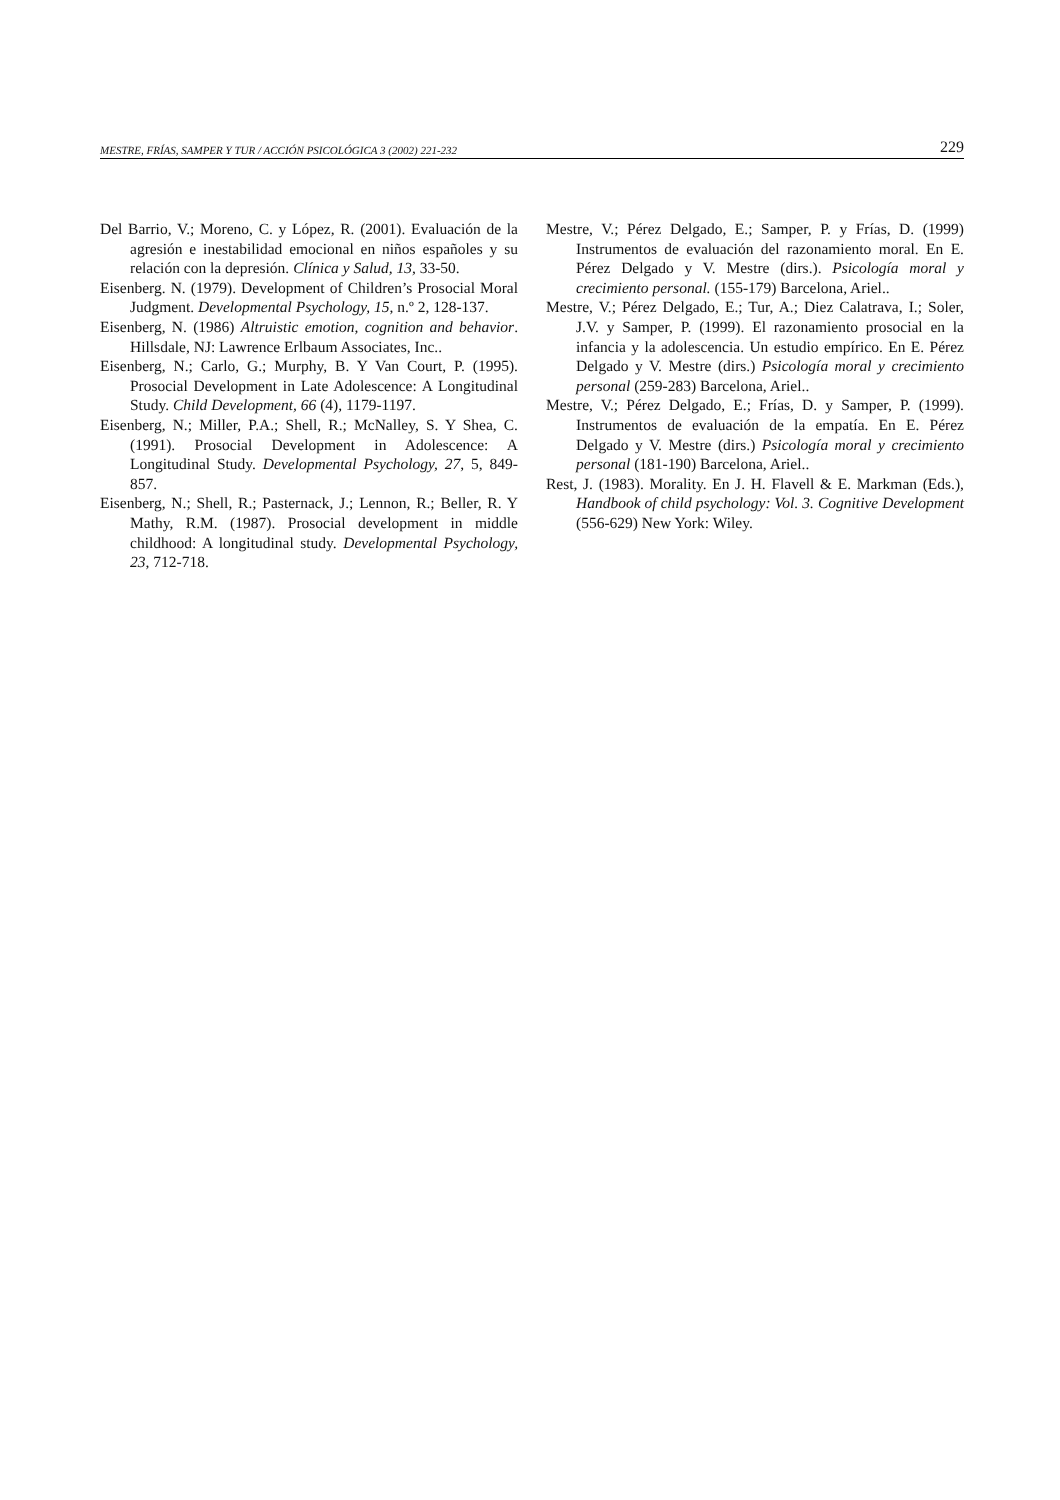MESTRE, FRÍAS, SAMPER Y TUR / ACCIÓN PSICOLÓGICA 3 (2002) 221-232 229
Del Barrio, V.; Moreno, C. y López, R. (2001). Evaluación de la agresión e inestabilidad emocional en niños españoles y su relación con la depresión. Clínica y Salud, 13, 33-50.
Eisenberg. N. (1979). Development of Children’s Prosocial Moral Judgment. Developmental Psychology, 15, n.º 2, 128-137.
Eisenberg, N. (1986) Altruistic emotion, cognition and behavior. Hillsdale, NJ: Lawrence Erlbaum Associates, Inc..
Eisenberg, N.; Carlo, G.; Murphy, B. Y Van Court, P. (1995). Prosocial Development in Late Adolescence: A Longitudinal Study. Child Development, 66 (4), 1179-1197.
Eisenberg, N.; Miller, P.A.; Shell, R.; McNalley, S. Y Shea, C. (1991). Prosocial Development in Adolescence: A Longitudinal Study. Developmental Psychology, 27, 5, 849-857.
Eisenberg, N.; Shell, R.; Pasternack, J.; Lennon, R.; Beller, R. Y Mathy, R.M. (1987). Prosocial development in middle childhood: A longitudinal study. Developmental Psychology, 23, 712-718.
Mestre, V.; Pérez Delgado, E.; Samper, P. y Frías, D. (1999) Instrumentos de evaluación del razonamiento moral. En E. Pérez Delgado y V. Mestre (dirs.). Psicología moral y crecimiento personal. (155-179) Barcelona, Ariel..
Mestre, V.; Pérez Delgado, E.; Tur, A.; Diez Calatrava, I.; Soler, J.V. y Samper, P. (1999). El razonamiento prosocial en la infancia y la adolescencia. Un estudio empírico. En E. Pérez Delgado y V. Mestre (dirs.) Psicología moral y crecimiento personal (259-283) Barcelona, Ariel..
Mestre, V.; Pérez Delgado, E.; Frías, D. y Samper, P. (1999). Instrumentos de evaluación de la empatía. En E. Pérez Delgado y V. Mestre (dirs.) Psicología moral y crecimiento personal (181-190) Barcelona, Ariel..
Rest, J. (1983). Morality. En J. H. Flavell & E. Markman (Eds.), Handbook of child psychology: Vol. 3. Cognitive Development (556-629) New York: Wiley.